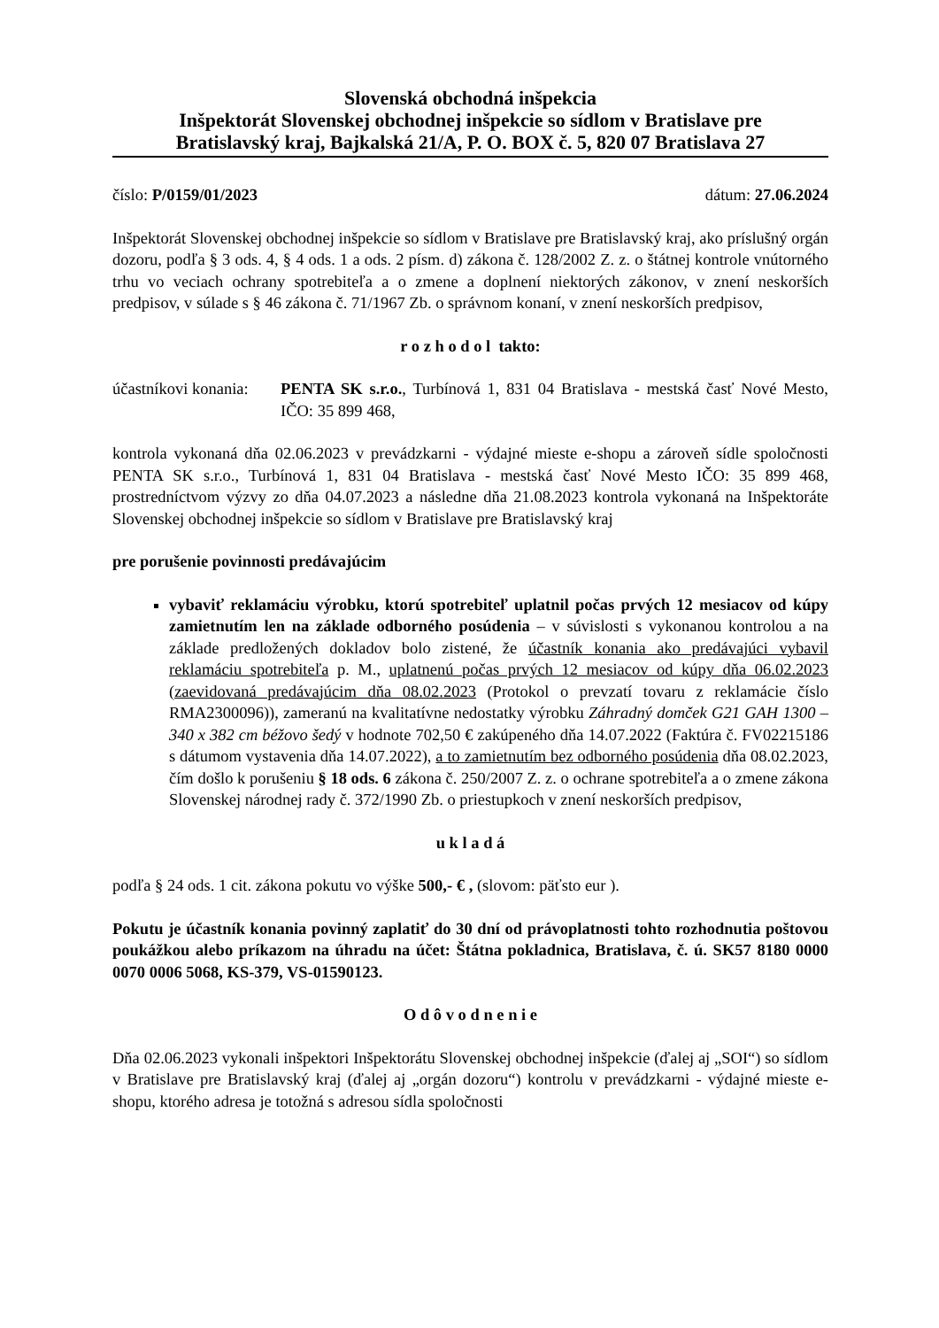Slovenská obchodná inšpekcia
Inšpektorát Slovenskej obchodnej inšpekcie so sídlom v Bratislave pre
Bratislavský kraj, Bajkalská 21/A, P. O. BOX č. 5, 820 07 Bratislava 27
číslo: P/0159/01/2023 dátum: 27.06.2024
Inšpektorát Slovenskej obchodnej inšpekcie so sídlom v Bratislave pre Bratislavský kraj, ako príslušný orgán dozoru, podľa § 3 ods. 4, § 4 ods. 1 a ods. 2 písm. d) zákona č. 128/2002 Z. z. o štátnej kontrole vnútorného trhu vo veciach ochrany spotrebiteľa a o zmene a doplnení niektorých zákonov, v znení neskorších predpisov, v súlade s § 46 zákona č. 71/1967 Zb. o správnom konaní, v znení neskorších predpisov,
r o z h o d o l takto:
účastníkovi konania: PENTA SK s.r.o., Turbínová 1, 831 04 Bratislava - mestská časť Nové Mesto, IČO: 35 899 468,
kontrola vykonaná dňa 02.06.2023 v prevádzkarni - výdajné mieste e-shopu a zároveň sídle spoločnosti PENTA SK s.r.o., Turbínová 1, 831 04 Bratislava - mestská časť Nové Mesto IČO: 35 899 468, prostredníctvom výzvy zo dňa 04.07.2023 a následne dňa 21.08.2023 kontrola vykonaná na Inšpektoráte Slovenskej obchodnej inšpekcie so sídlom v Bratislave pre Bratislavský kraj
pre porušenie povinnosti predávajúcim
vybaviť reklamáciu výrobku, ktorú spotrebiteľ uplatnil počas prvých 12 mesiacov od kúpy zamietnutím len na základe odborného posúdenia – v súvislosti s vykonanou kontrolou a na základe predložených dokladov bolo zistené, že účastník konania ako predávajúci vybavil reklamáciu spotrebiteľa p. M., uplatnenú počas prvých 12 mesiacov od kúpy dňa 06.02.2023 (zaevidovaná predávajúcim dňa 08.02.2023 (Protokol o prevzatí tovaru z reklamácie číslo RMA2300096)), zameranú na kvalitatívne nedostatky výrobku Záhradný domček G21 GAH 1300 – 340 x 382 cm béžovo šedý v hodnote 702,50 € zakúpeného dňa 14.07.2022 (Faktúra č. FV02215186 s dátumom vystavenia dňa 14.07.2022), a to zamietnutím bez odborného posúdenia dňa 08.02.2023, čím došlo k porušeniu § 18 ods. 6 zákona č. 250/2007 Z. z. o ochrane spotrebiteľa a o zmene zákona Slovenskej národnej rady č. 372/1990 Zb. o priestupkoch v znení neskorších predpisov,
u k l a d á
podľa § 24 ods. 1 cit. zákona pokutu vo výške 500,- € , (slovom: päťsto eur ).
Pokutu je účastník konania povinný zaplatiť do 30 dní od právoplatnosti tohto rozhodnutia poštovou poukážkou alebo príkazom na úhradu na účet: Štátna pokladnica, Bratislava, č. ú. SK57 8180 0000 0070 0006 5068, KS-379, VS-01590123.
O d ô v o d n e n i e
Dňa 02.06.2023 vykonali inšpektori Inšpektorátu Slovenskej obchodnej inšpekcie (ďalej aj „SOI“) so sídlom v Bratislave pre Bratislavský kraj (ďalej aj „orgán dozoru“) kontrolu v prevádzkarni - výdajné mieste e-shopu, ktorého adresa je totožná s adresou sídla spoločnosti